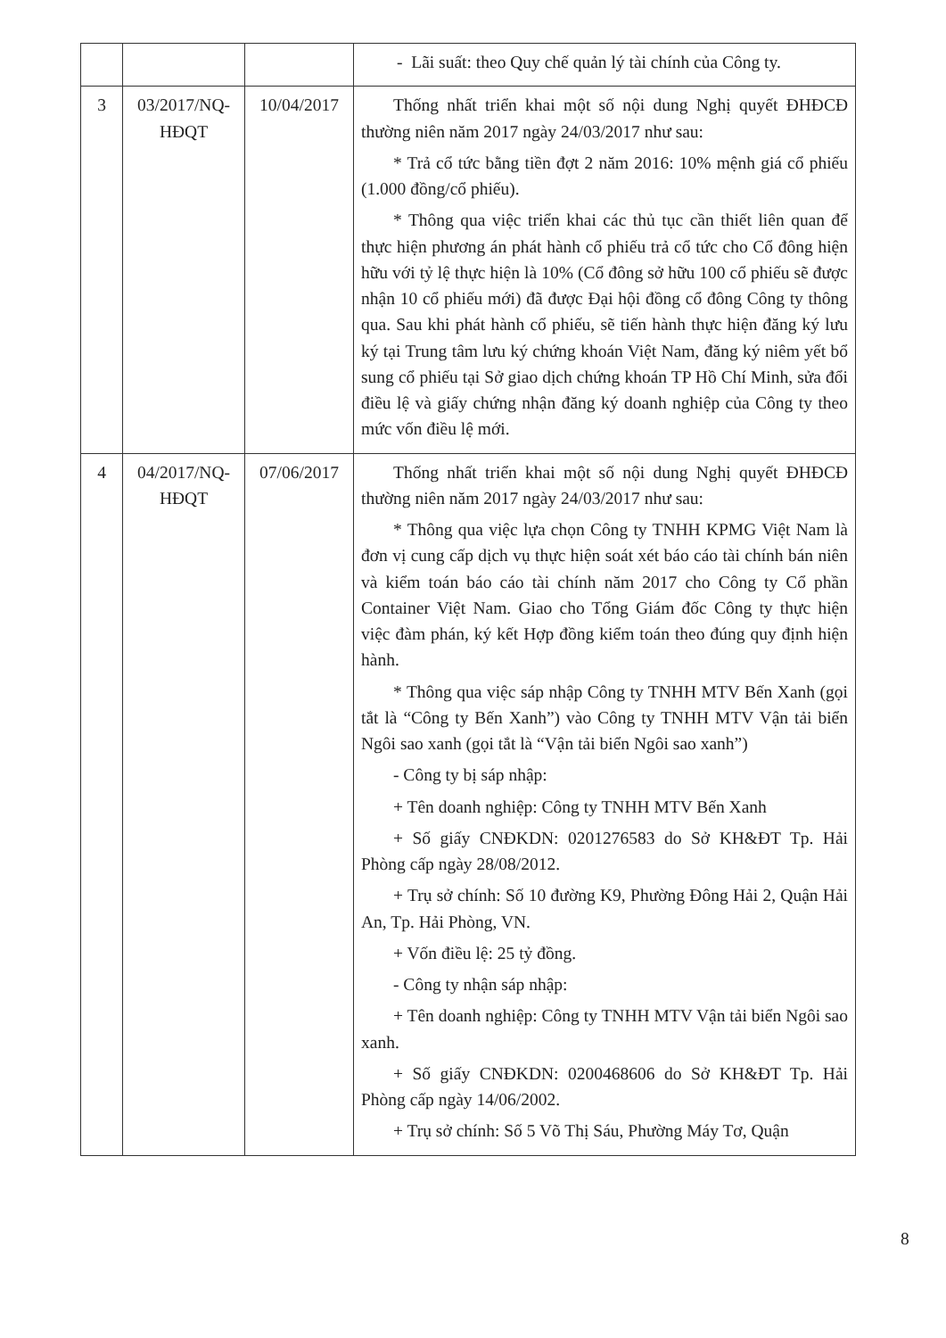| | | | - Lãi suất: theo Quy chế quản lý tài chính của Công ty. |
| 3 | 03/2017/NQ-HĐQT | 10/04/2017 | Thống nhất triển khai một số nội dung Nghị quyết ĐHĐCĐ thường niên năm 2017 ngày 24/03/2017 như sau: * Trả cổ tức bằng tiền đợt 2 năm 2016: 10% mệnh giá cổ phiếu (1.000 đồng/cổ phiếu). * Thông qua việc triển khai các thủ tục cần thiết liên quan để thực hiện phương án phát hành cổ phiếu trả cổ tức cho Cổ đông hiện hữu với tỷ lệ thực hiện là 10% (Cổ đông sở hữu 100 cổ phiếu sẽ được nhận 10 cổ phiếu mới) đã được Đại hội đồng cổ đông Công ty thông qua. Sau khi phát hành cổ phiếu, sẽ tiến hành thực hiện đăng ký lưu ký tại Trung tâm lưu ký chứng khoán Việt Nam, đăng ký niêm yết bổ sung cổ phiếu tại Sở giao dịch chứng khoán TP Hồ Chí Minh, sửa đổi điều lệ và giấy chứng nhận đăng ký doanh nghiệp của Công ty theo mức vốn điều lệ mới. |
| 4 | 04/2017/NQ-HĐQT | 07/06/2017 | Thống nhất triển khai một số nội dung Nghị quyết ĐHĐCĐ thường niên năm 2017 ngày 24/03/2017 như sau: * Thông qua việc lựa chọn Công ty TNHH KPMG Việt Nam là đơn vị cung cấp dịch vụ thực hiện soát xét báo cáo tài chính bán niên và kiểm toán báo cáo tài chính năm 2017 cho Công ty Cổ phần Container Việt Nam. Giao cho Tổng Giám đốc Công ty thực hiện việc đàm phán, ký kết Hợp đồng kiểm toán theo đúng quy định hiện hành. * Thông qua việc sáp nhập Công ty TNHH MTV Bến Xanh (gọi tắt là “Công ty Bến Xanh”) vào Công ty TNHH MTV Vận tải biển Ngôi sao xanh (gọi tắt là “Vận tải biển Ngôi sao xanh”) - Công ty bị sáp nhập: + Tên doanh nghiệp: Công ty TNHH MTV Bến Xanh + Số giấy CNĐKDN: 0201276583 do Sở KH&ĐT Tp. Hải Phòng cấp ngày 28/08/2012. + Trụ sở chính: Số 10 đường K9, Phường Đông Hải 2, Quận Hải An, Tp. Hải Phòng, VN. + Vốn điều lệ: 25 tỷ đồng. - Công ty nhận sáp nhập: + Tên doanh nghiệp: Công ty TNHH MTV Vận tải biển Ngôi sao xanh. + Số giấy CNĐKDN: 0200468606 do Sở KH&ĐT Tp. Hải Phòng cấp ngày 14/06/2002. + Trụ sở chính: Số 5 Võ Thị Sáu, Phường Máy Tơ, Quận |
8